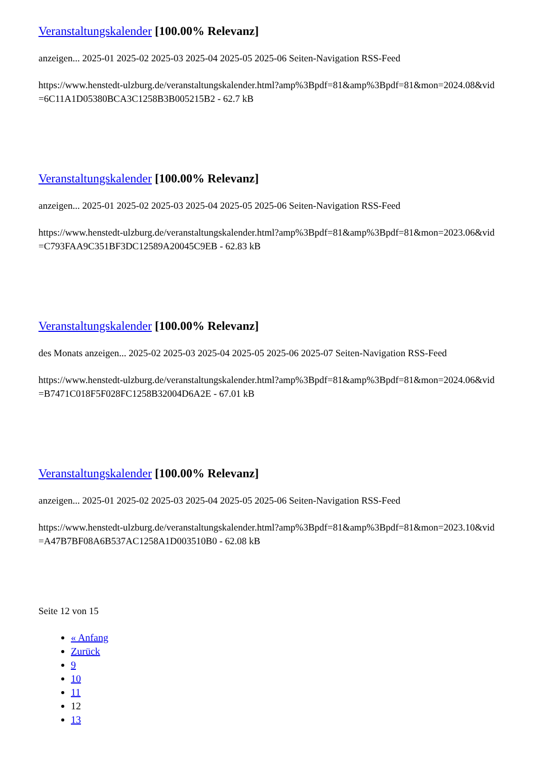Veranstaltungskalender [100.00% Relevanz]
anzeigen... 2025-01 2025-02 2025-03 2025-04 2025-05 2025-06 Seiten-Navigation RSS-Feed
https://www.henstedt-ulzburg.de/veranstaltungskalender.html?amp%3Bpdf=81&amp%3Bpdf=81&mon=2024.08&vid=6C11A1D05380BCA3C1258B3B005215B2 - 62.7 kB
Veranstaltungskalender [100.00% Relevanz]
anzeigen... 2025-01 2025-02 2025-03 2025-04 2025-05 2025-06 Seiten-Navigation RSS-Feed
https://www.henstedt-ulzburg.de/veranstaltungskalender.html?amp%3Bpdf=81&amp%3Bpdf=81&mon=2023.06&vid=C793FAA9C351BF3DC12589A20045C9EB - 62.83 kB
Veranstaltungskalender [100.00% Relevanz]
des Monats anzeigen... 2025-02 2025-03 2025-04 2025-05 2025-06 2025-07 Seiten-Navigation RSS-Feed
https://www.henstedt-ulzburg.de/veranstaltungskalender.html?amp%3Bpdf=81&amp%3Bpdf=81&mon=2024.06&vid=B7471C018F5F028FC1258B32004D6A2E - 67.01 kB
Veranstaltungskalender [100.00% Relevanz]
anzeigen... 2025-01 2025-02 2025-03 2025-04 2025-05 2025-06 Seiten-Navigation RSS-Feed
https://www.henstedt-ulzburg.de/veranstaltungskalender.html?amp%3Bpdf=81&amp%3Bpdf=81&mon=2023.10&vid=A47B7BF08A6B537AC1258A1D003510B0 - 62.08 kB
Seite 12 von 15
« Anfang
Zurück
9
10
11
12
13